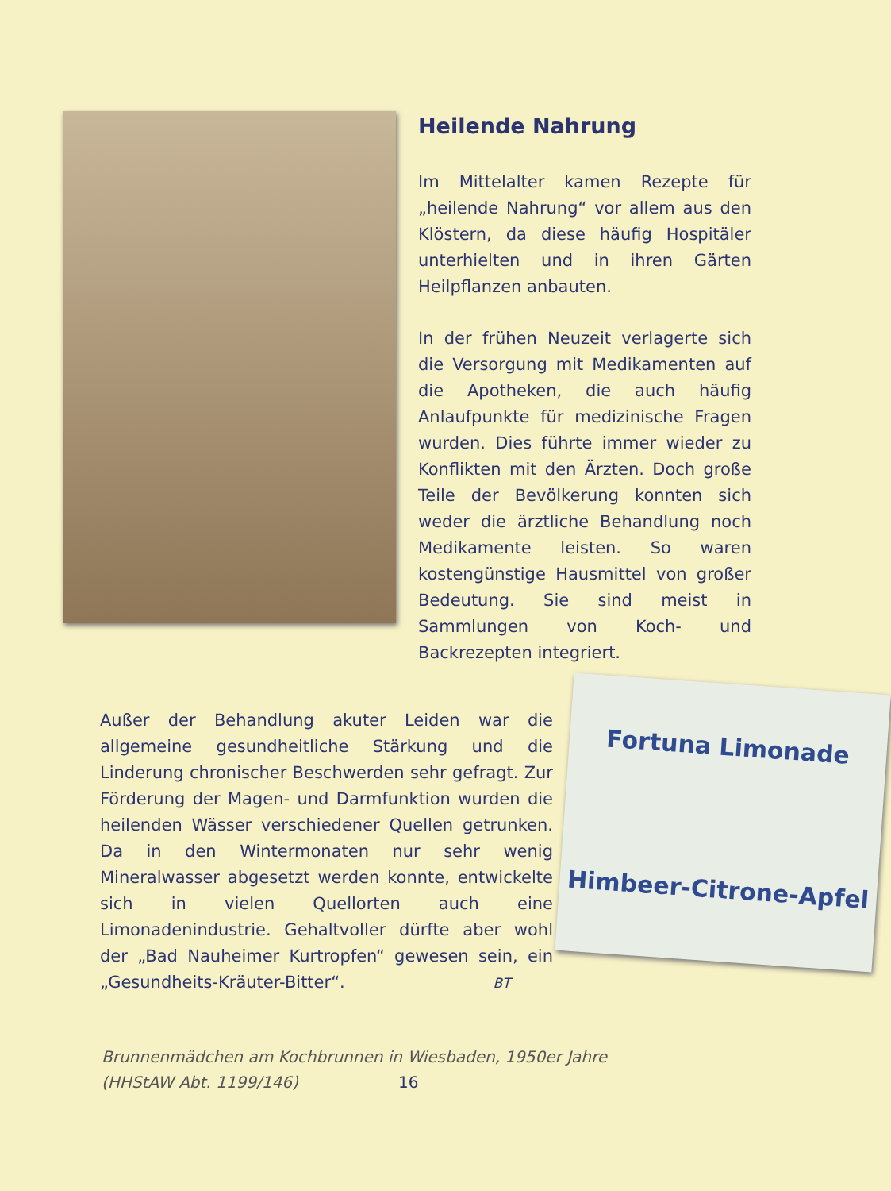Heilende Nahrung
Im Mittelalter kamen Rezepte für „heilende Nahrung“ vor allem aus den Klöstern, da diese häufig Hospitäler unterhielten und in ihren Gärten Heilpflanzen anbauten.
In der frühen Neuzeit verlagerte sich die Versorgung mit Medikamenten auf die Apotheken, die auch häufig Anlaufpunkte für medizinische Fragen wurden. Dies führte immer wieder zu Konflikten mit den Ärzten. Doch große Teile der Bevölkerung konnten sich weder die ärztliche Behandlung noch Medikamente leisten. So waren kostengünstige Hausmittel von großer Bedeutung. Sie sind meist in Sammlungen von Koch- und Backrezepten integriert.
Fortuna Limonade
Himbeer-Citrone-Apfel
Außer der Behandlung akuter Leiden war die allgemeine gesundheitliche Stärkung und die Linderung chronischer Beschwerden sehr gefragt. Zur Förderung der Magen- und Darmfunktion wurden die heilenden Wässer verschiedener Quellen getrunken. Da in den Wintermonaten nur sehr wenig Mineralwasser abgesetzt werden konnte, entwickelte sich in vielen Quellorten auch eine Limonadenindustrie. Gehaltvoller dürfte aber wohl der „Bad Nauheimer Kurtropfen“ gewesen sein, ein „Gesundheits-Kräuter-Bitter“. BT
Brunnenmädchen am Kochbrunnen in Wiesbaden, 1950er Jahre
(HHStAW Abt. 1199/146) 16